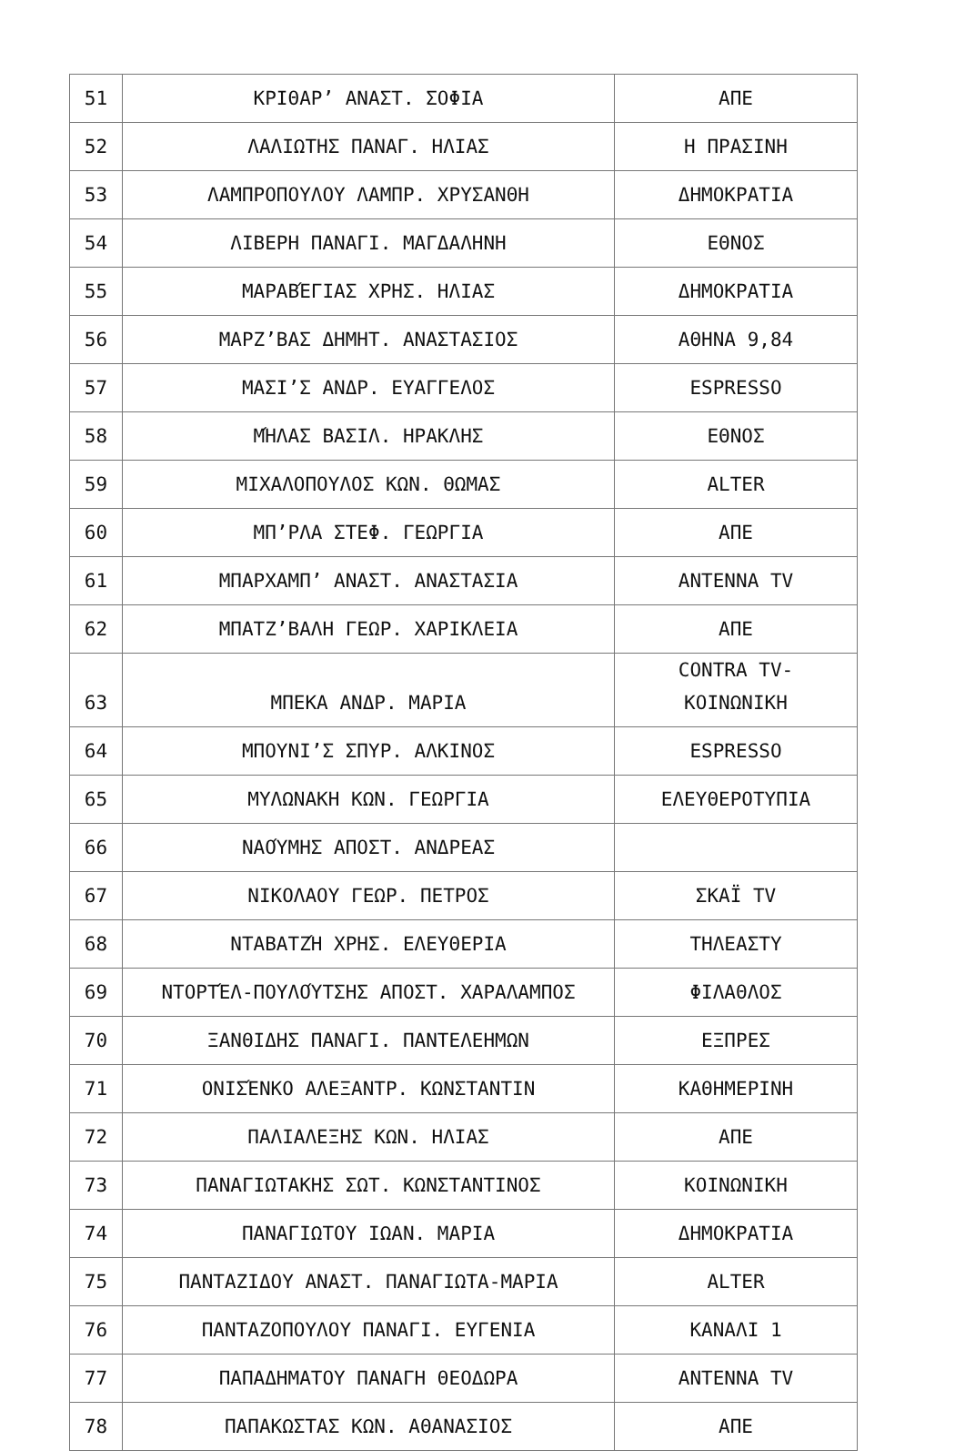| 51 | ΚΡΙΘΑΡ’ ΑΝΑΣΤ. ΣΟΦΙΑ | ΑΠΕ |
| 52 | ΛΑΛΙΩΤΗΣ ΠΑΝΑΓ. ΗΛΙΑΣ | Η ΠΡΑΣΙΝΗ |
| 53 | ΛΑΜΠΡΟΠΟΥΛΟΥ ΛΑΜΠΡ. ΧΡΥΣΑΝΘΗ | ΔΗΜΟΚΡΑΤΙΑ |
| 54 | ΛΙΒΕΡΗ ΠΑΝΑΓΙ. ΜΑΓΔΑΛΗΝΗ | ΕΘΝΟΣ |
| 55 | ΜΑΡΑΒΈΓΙΑΣ ΧΡΗΣ. ΗΛΙΑΣ | ΔΗΜΟΚΡΑΤΙΑ |
| 56 | ΜΑΡΖ’ΒΑΣ ΔΗΜΗΤ. ΑΝΑΣΤΑΣΙΟΣ | ΑΘΗΝΑ 9,84 |
| 57 | ΜΑΣΙ’Σ ΑΝΔΡ. ΕΥΑΓΓΕΛΟΣ | ESPRESSO |
| 58 | ΜΉΛΑΣ ΒΑΣΙΛ. ΗΡΑΚΛΗΣ | ΕΘΝΟΣ |
| 59 | ΜΙΧΑΛΟΠΟΥΛΟΣ ΚΩΝ. ΘΩΜΑΣ | ALTER |
| 60 | ΜΠ’ΡΛΑ ΣΤΕΦ. ΓΕΩΡΓΙΑ | ΑΠΕ |
| 61 | ΜΠΑΡΧΑΜΠ’ ΑΝΑΣΤ. ΑΝΑΣΤΑΣΙΑ | ΑΝΤΕΝΝΑ TV |
| 62 | ΜΠΑΤΖ’ΒΑΛΗ ΓΕΩΡ. ΧΑΡΙΚΛΕΙΑ | ΑΠΕ |
| 63 | ΜΠΕΚΑ ΑΝΔΡ. ΜΑΡΙΑ | CONTRA TV- ΚΟΙΝΩΝΙΚΗ |
| 64 | ΜΠΟΥΝΙ’Σ ΣΠΥΡ. ΑΛΚΙΝΟΣ | ESPRESSO |
| 65 | ΜΥΛΩΝΑΚΗ ΚΩΝ. ΓΕΩΡΓΙΑ | ΕΛΕΥΘΕΡΟΤΥΠΙΑ |
| 66 | ΝΑΟΎΜΗΣ ΑΠΟΣΤ. ΑΝΔΡΕΑΣ | |
| 67 | ΝΙΚΟΛΑΟΥ ΓΕΩΡ. ΠΕΤΡΟΣ | ΣΚΑΪ TV |
| 68 | ΝΤΑΒΑΤΖΉ ΧΡΗΣ. ΕΛΕΥΘΕΡΙΑ | ΤΗΛΕΑΣΤΥ |
| 69 | ΝΤΟΡΤΈΛ-ΠΟΥΛΟΎΤΣΗΣ ΑΠΟΣΤ. ΧΑΡΑΛΑΜΠΟΣ | ΦΙΛΑΘΛΟΣ |
| 70 | ΞΑΝΘΙΔΗΣ ΠΑΝΑΓΙ. ΠΑΝΤΕΛΕΗΜΩΝ | ΕΞΠΡΕΣ |
| 71 | ΟΝΙΣΈΝΚΟ ΑΛΕΞΑΝΤΡ. ΚΩΝΣΤΑΝΤΙΝ | ΚΑΘΗΜΕΡΙΝΗ |
| 72 | ΠΑΛΙΑΛΕΞΗΣ ΚΩΝ. ΗΛΙΑΣ | ΑΠΕ |
| 73 | ΠΑΝΑΓΙΩΤΑΚΗΣ ΣΩΤ. ΚΩΝΣΤΑΝΤΙΝΟΣ | ΚΟΙΝΩΝΙΚΗ |
| 74 | ΠΑΝΑΓΙΩΤΟΥ ΙΩΑΝ. ΜΑΡΙΑ | ΔΗΜΟΚΡΑΤΙΑ |
| 75 | ΠΑΝΤΑΖΙΔΟΥ ΑΝΑΣΤ. ΠΑΝΑΓΙΩΤΑ-ΜΑΡΙΑ | ALTER |
| 76 | ΠΑΝΤΑΖΟΠΟΥΛΟΥ ΠΑΝΑΓΙ. ΕΥΓΕΝΙΑ | ΚΑΝΑΛΙ 1 |
| 77 | ΠΑΠΑΔΗΜΑΤΟΥ ΠΑΝΑΓΗ ΘΕΟΔΩΡΑ | ΑΝΤΕΝΝΑ TV |
| 78 | ΠΑΠΑΚΩΣΤΑΣ ΚΩΝ. ΑΘΑΝΑΣΙΟΣ | ΑΠΕ |